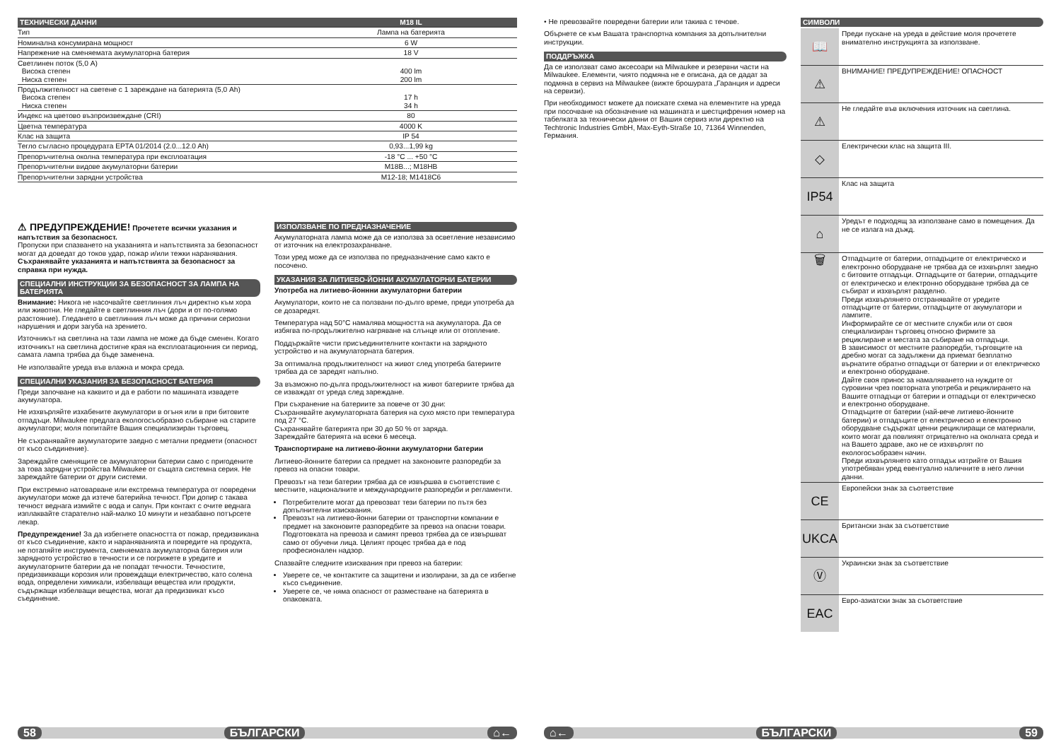| ТЕХНИЧЕСКИ ДАННИ | M18 IL |
| --- | --- |
| Тип | Лампа на батерията |
| Номинална консумирана мощност | 6 W |
| Напрежение на сменяемата акумулаторна батерия | 18 V |
| Светлинен поток (5,0 A) Висока степен Ниска степен | 400 lm 200 lm |
| Продължителност на светене с 1 зареждане на батерията (5,0 Ah) Висока степен Ниска степен | 17 h 34 h |
| Индекс на цветово възпроизвеждане (CRI) | 80 |
| Цветна температура | 4000 K |
| Клас на защита | IP 54 |
| Тегло съгласно процедурата EPTA 01/2014 (2.0...12.0 Ah) | 0,93...1,99 kg |
| Препоръчителна околна температура при експлоатация | -18 °C ... +50 °C |
| Препоръчителни видове акумулаторни батерии | M18B...; M18HB |
| Препоръчителни зарядни устройства | M12-18; M1418C6 |
⚠ ПРЕДУПРЕЖДЕНИЕ! Прочетете всички указания и напътствия за безопасност.
Пропуски при спазването на указанията и напътствията за безопасност могат да доведат до токов удар, пожар и/или тежки наранявания.
Съхранявайте указанията и напътствията за безопасност за справка при нужда.
СПЕЦИАЛНИ ИНСТРУКЦИИ ЗА БЕЗОПАСНОСТ ЗА ЛАМПА НА БАТЕРИЯТА
Внимание: Никога не насочвайте светлинния лъч директно към хора или животни. Не гледайте в светлинния лъч (дори и от по-голямо разстояние). Гледането в светлинния лъч може да причини сериозни нарушения и дори загуба на зрението.
Източникът на светлина на тази лампа не може да бъде сменен. Когато източникът на светлина достигне края на експлоатационния си период, самата лампа трябва да бъде заменена.
Не използвайте уреда във влажна и мокра среда.
СПЕЦИАЛНИ УКАЗАНИЯ ЗА БЕЗОПАСНОСТ БАТЕРИЯ
Преди започване на каквито и да е работи по машината извадете акумулатора.
Не изхвърляйте изхабените акумулатори в огъня или в при битовите отпадъци. Milwaukee предлага екологосъобразно събиране на старите акумулатори; моля попитайте Вашия специализиран търговец.
Не съхранявайте акумулаторите заедно с метални предмети (опасност от късо съединение).
Зареждайте сменящите се акумулаторни батерии само с пригодените за това зарядни устройства Milwaukee от същата системна серия. Не зареждайте батерии от други системи.
При екстремно натоварване или екстремна температура от повредени акумулатори може да изтече батерийна течност. При допир с такава течност веднага измийте с вода и сапун. При контакт с очите веднага изплаквайте старателно най-малко 10 минути и незабавно потърсете лекар.
Предупреждение! За да избегнете опасността от пожар, предизвикана от късо съединение, както и нараняванията и повредите на продукта, не потапяйте инструмента, сменяемата акумулаторна батерия или зарядното устройство в течности и се погрижете в уредите и акумулаторните батерии да не попадат течности. Течностите, предизвикващи корозия или провеждащи електричество, като солена вода, определени химикали, избелващи вещества или продукти, съдържащи избелващи вещества, могат да предизвикат късо съединение.
ИЗПОЛЗВАНЕ ПО ПРЕДНАЗНАЧЕНИЕ
Акумулаторната лампа може да се използва за осветление независимо от източник на електрозахранване.
Този уред може да се използва по предназначение само както е посочено.
УКАЗАНИЯ ЗА ЛИТИЕВО-ЙОННИ АКУМУЛАТОРНИ БАТЕРИИ
Употреба на литиево-йоннни акумулаторни батерии
Акумулатори, които не са ползвани по-дълго време, преди употреба да се дозаредят.
Температура над 50°C намалява мощността на акумулатора. Да се избягва по-продължително нагряване на слънце или от отопление.
Поддържайте чисти присъединителните контакти на зарядното устройство и на акумулаторната батерия.
За оптимална продължителност на живот след употреба батериите трябва да се заредят напълно.
За възможно по-дълга продължителност на живот батериите трябва да се изваждат от уреда след зареждане.
При съхранение на батериите за повече от 30 дни:
Съхранявайте акумулаторната батерия на сухо място при температура под 27 °C.
Съхранявайте батерията при 30 до 50 % от заряда.
Зареждайте батерията на всеки 6 месеца.
Транспортиране на литиево-йонни акумулаторни батерии
Литиево-йонните батерии са предмет на законовите разпоредби за превоз на опасни товари.
Превозът на тези батерии трябва да се извършва в съответствие с местните, националните и международните разпоредби и регламенти.
Потребителите могат да превозват тези батерии по пътя без допълнителни изисквания.
Превозът на литиево-йонни батерии от транспортни компании е предмет на законовите разпоредбите за превоз на опасни товари. Подготовката на превоза и самият превоз трябва да се извършват само от обучени лица. Целият процес трябва да е под професионален надзор.
Спазвайте следните изисквания при превоз на батерии:
Уверете се, че контактите са защитени и изолирани, за да се избегне късо съединение.
Уверете се, че няма опасност от разместване на батерията в опаковката.
58 БЪЛГАРСКИ ⌂←
• Не превозвайте повредени батерии или такива с течове.
Обърнете се към Вашата транспортна компания за допълнителни инструкции.
ПОДДРЪЖКА
Да се използват само аксесоари на Milwaukee и резервни части на Milwaukee. Елементи, чиято подмяна не е описана, да се дадат за подмяна в сервиз на Milwaukee (вижте брошурата „Гаранция и адреси на сервизи).
При необходимост можете да поискате схема на елементите на уреда при посочване на обозначение на машината и шестцифрения номер на табелката за технически данни от Вашия сервиз или директно на Techtronic Industries GmbH, Max-Eyth-Straße 10, 71364 Winnenden, Германия.
СИМВОЛИ
📖
Преди пускане на уреда в действие моля прочетете внимателно инструкцията за използване.
⚠
ВНИМАНИЕ! ПРЕДУПРЕЖДЕНИЕ! ОПАСНОСТ
⚠
Не гледайте във включения източник на светлина.
◇
Електрически клас на защита III.
IP54
Клас на защита
⌂
Уредът е подходящ за използване само в помещения. Да не се излага на дъжд.
🗑
Отпадъците от батерии, отпадъците от електрическо и електронно оборудване не трябва да се изхвърлят заедно с битовите отпадъци. Отпадъците от батерии, отпадъците от електрическо и електронно оборудване трябва да се събират и изхвърлят разделно.
Преди изхвърлянето отстранявайте от уредите отпадъците от батерии, отпадъците от акумулатори и лампите.
Информирайте се от местните служби или от своя специализиран търговец относно фирмите за рециклиране и местата за събиране на отпадъци.
В зависимост от местните разпоредби, търговците на дребно могат са задължени да приемат безплатно върнатите обратно отпадъци от батерии и от електрическо и електронно оборудване.
Дайте своя принос за намаляването на нуждите от суровини чрез повторната употреба и рециклирането на Вашите отпадъци от батерии и отпадъци от електрическо и електронно оборудване.
Отпадъците от батерии (най-вече литиево-йонните батерии) и отпадъците от електрическо и електронно оборудване съдържат ценни рециклиращи се материали, които могат да повлияят отрицателно на околната среда и на Вашето здраве, ако не се изхвърлят по екологосъобразен начин.
Преди изхвърлянето като отпадък изтрийте от Вашия употребяван уред евентуално наличните в него лични данни.
CE
Европейски знак за съответствие
UKCA
Британски знак за съответствие
Ⓥ
Украински знак за съответствие
EAC
Евро-азиатски знак за съответствие
⌂← БЪЛГАРСКИ 59